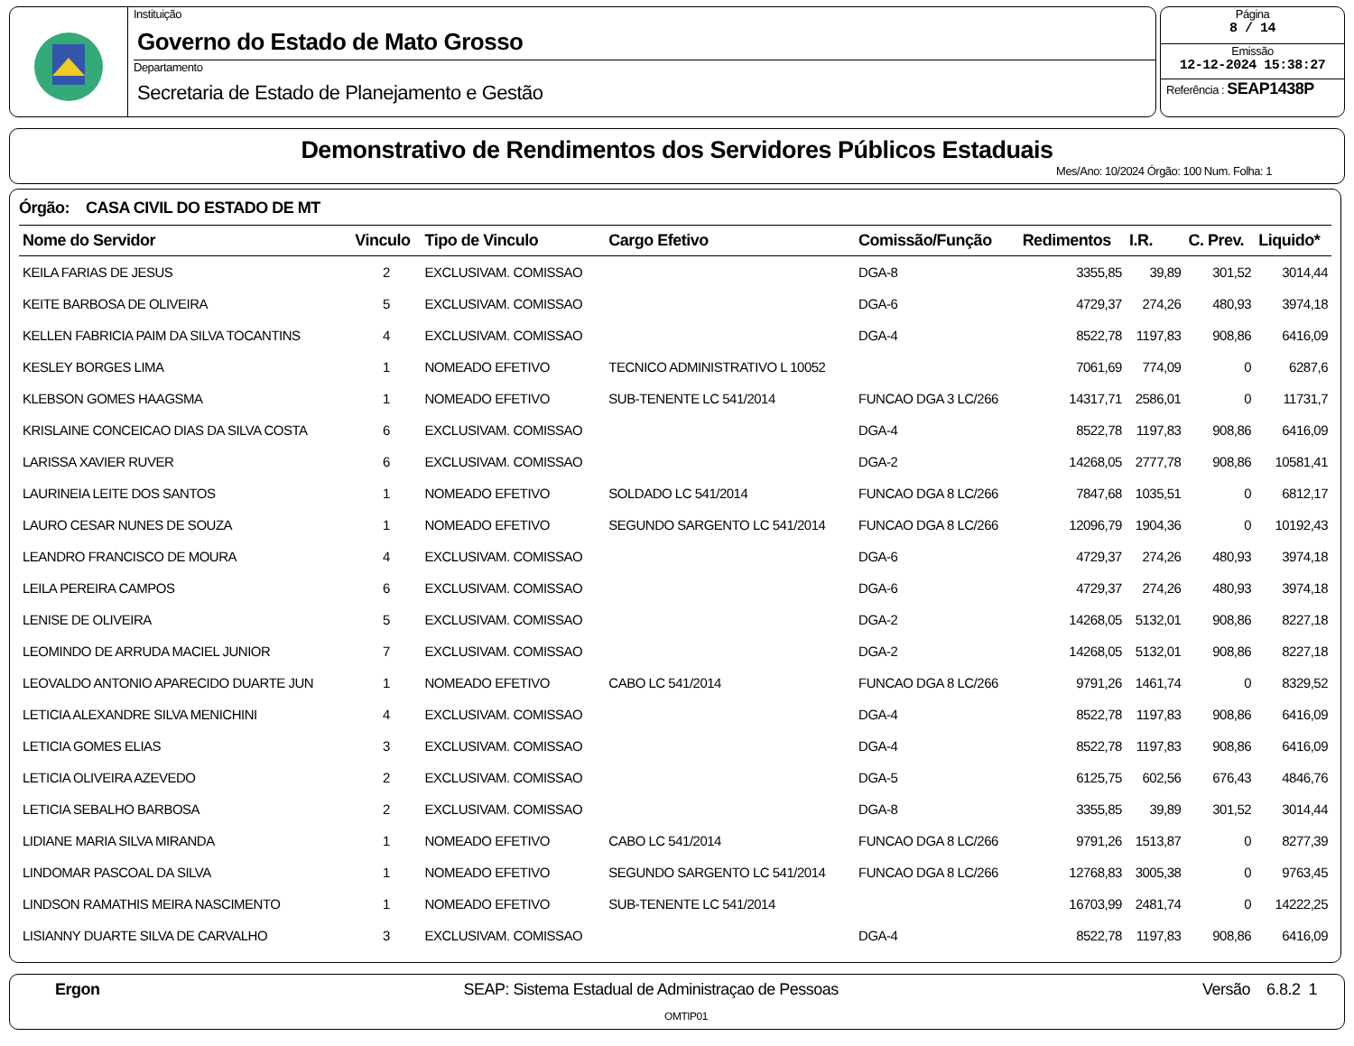Instituição
Governo do Estado de Mato Grosso
Departamento
Secretaria de Estado de Planejamento e Gestão
Página
8 / 14
Emissão
12-12-2024 15:38:27
Referência : SEAP1438P
Demonstrativo de Rendimentos dos Servidores Públicos Estaduais
Mes/Ano: 10/2024 Órgão: 100 Num. Folha: 1
Órgão: CASA CIVIL DO ESTADO DE MT
| Nome do Servidor | Vinculo | Tipo de Vinculo | Cargo Efetivo | Comissão/Função | Redimentos | I.R. | C. Prev. | Liquido* |
| --- | --- | --- | --- | --- | --- | --- | --- | --- |
| KEILA FARIAS DE JESUS | 2 | EXCLUSIVAM. COMISSAO | | DGA-8 | 3355,85 | 39,89 | 301,52 | 3014,44 |
| KEITE BARBOSA DE OLIVEIRA | 5 | EXCLUSIVAM. COMISSAO | | DGA-6 | 4729,37 | 274,26 | 480,93 | 3974,18 |
| KELLEN FABRICIA PAIM DA SILVA TOCANTINS | 4 | EXCLUSIVAM. COMISSAO | | DGA-4 | 8522,78 | 1197,83 | 908,86 | 6416,09 |
| KESLEY BORGES LIMA | 1 | NOMEADO EFETIVO | TECNICO ADMINISTRATIVO L 10052 | | 7061,69 | 774,09 | 0 | 6287,6 |
| KLEBSON GOMES HAAGSMA | 1 | NOMEADO EFETIVO | SUB-TENENTE LC 541/2014 | FUNCAO DGA 3 LC/266 | 14317,71 | 2586,01 | 0 | 11731,7 |
| KRISLAINE CONCEICAO DIAS DA SILVA COSTA | 6 | EXCLUSIVAM. COMISSAO | | DGA-4 | 8522,78 | 1197,83 | 908,86 | 6416,09 |
| LARISSA XAVIER RUVER | 6 | EXCLUSIVAM. COMISSAO | | DGA-2 | 14268,05 | 2777,78 | 908,86 | 10581,41 |
| LAURINEIA LEITE DOS SANTOS | 1 | NOMEADO EFETIVO | SOLDADO LC 541/2014 | FUNCAO DGA 8 LC/266 | 7847,68 | 1035,51 | 0 | 6812,17 |
| LAURO CESAR NUNES DE SOUZA | 1 | NOMEADO EFETIVO | SEGUNDO SARGENTO LC 541/2014 | FUNCAO DGA 8 LC/266 | 12096,79 | 1904,36 | 0 | 10192,43 |
| LEANDRO FRANCISCO DE MOURA | 4 | EXCLUSIVAM. COMISSAO | | DGA-6 | 4729,37 | 274,26 | 480,93 | 3974,18 |
| LEILA PEREIRA CAMPOS | 6 | EXCLUSIVAM. COMISSAO | | DGA-6 | 4729,37 | 274,26 | 480,93 | 3974,18 |
| LENISE DE OLIVEIRA | 5 | EXCLUSIVAM. COMISSAO | | DGA-2 | 14268,05 | 5132,01 | 908,86 | 8227,18 |
| LEOMINDO DE ARRUDA MACIEL JUNIOR | 7 | EXCLUSIVAM. COMISSAO | | DGA-2 | 14268,05 | 5132,01 | 908,86 | 8227,18 |
| LEOVALDO ANTONIO APARECIDO DUARTE JUN | 1 | NOMEADO EFETIVO | CABO LC 541/2014 | FUNCAO DGA 8 LC/266 | 9791,26 | 1461,74 | 0 | 8329,52 |
| LETICIA ALEXANDRE SILVA MENICHINI | 4 | EXCLUSIVAM. COMISSAO | | DGA-4 | 8522,78 | 1197,83 | 908,86 | 6416,09 |
| LETICIA GOMES ELIAS | 3 | EXCLUSIVAM. COMISSAO | | DGA-4 | 8522,78 | 1197,83 | 908,86 | 6416,09 |
| LETICIA OLIVEIRA AZEVEDO | 2 | EXCLUSIVAM. COMISSAO | | DGA-5 | 6125,75 | 602,56 | 676,43 | 4846,76 |
| LETICIA SEBALHO BARBOSA | 2 | EXCLUSIVAM. COMISSAO | | DGA-8 | 3355,85 | 39,89 | 301,52 | 3014,44 |
| LIDIANE MARIA SILVA MIRANDA | 1 | NOMEADO EFETIVO | CABO LC 541/2014 | FUNCAO DGA 8 LC/266 | 9791,26 | 1513,87 | 0 | 8277,39 |
| LINDOMAR PASCOAL DA SILVA | 1 | NOMEADO EFETIVO | SEGUNDO SARGENTO LC 541/2014 | FUNCAO DGA 8 LC/266 | 12768,83 | 3005,38 | 0 | 9763,45 |
| LINDSON RAMATHIS MEIRA NASCIMENTO | 1 | NOMEADO EFETIVO | SUB-TENENTE LC 541/2014 | | 16703,99 | 2481,74 | 0 | 14222,25 |
| LISIANNY DUARTE SILVA DE CARVALHO | 3 | EXCLUSIVAM. COMISSAO | | DGA-4 | 8522,78 | 1197,83 | 908,86 | 6416,09 |
Ergon SEAP: Sistema Estadual de Administraçao de Pessoas Versão 6.8.2 1
OMTIP01